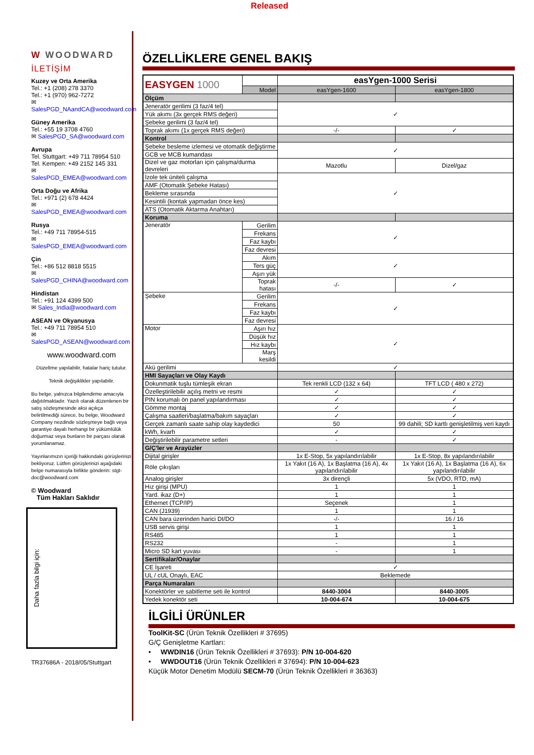Released
W WOODWARD
İLETİŞİM
Kuzey ve Orta Amerika
Tel.: +1 (208) 278 3370
Tel.: +1 (970) 962-7272
✉ SalesPGD_NAandCA@woodward.com
Güney Amerika
Tel.: +55 19 3708 4760
✉ SalesPGD_SA@woodward.com
Avrupa
Tel. Stuttgart: +49 711 78954 510
Tel. Kempen: +49 2152 145 331
✉ SalesPGD_EMEA@woodward.com
Orta Doğu ve Afrika
Tel.: +971 (2) 678 4424
✉ SalesPGD_EMEA@woodward.com
Rusya
Tel.: +49 711 78954-515
✉ SalesPGD_EMEA@woodward.com
Çin
Tel.: +86 512 8818 5515
✉ SalesPGD_CHINA@woodward.com
Hindistan
Tel.: +91 124 4399 500
✉ Sales_India@woodward.com
ASEAN ve Okyanusya
Tel.: +49 711 78954 510
✉ SalesPGD_ASEAN@woodward.com
www.woodward.com
Düzeltme yapılabilir, hatalar hariç tutulur.
Teknik değişiklikler yapılabilir.
Bu belge, yalnızca bilgilendirme amacıyla dağıtılmaktadır. Yazılı olarak düzenlenen bir satış sözleşmesinde aksi açıkça belirtilmediği sürece, bu belge, Woodward Company nezdinde sözleşmeye bağlı veya garantiye dayalı herhangi bir yükümlülük doğurmaz veya bunların bir parçası olarak yorumlanamaz.
Yayınlarımızın içeriği hakkındaki görüşlerinizi bekliyoruz. Lütfen görüşlerinizi aşağıdaki belge numarasıyla birlikte gönderin: stgt-doc@woodward.com
© Woodward
Tüm Hakları Saklıdır
Daha fazla bilgi için:
TR37686A - 2018/05/Stuttgart
ÖZELLİKLERE GENEL BAKIŞ
| EASYGEN 1000 | | easYgen-1000 Serisi | |
| | Model | easYgen-1600 | easYgen-1800 |
| Ölçüm | | | |
| Jeneratör gerilimi (3 faz/4 tel) | | ✓ | |
| Yük akımı (3x gerçek RMS değeri) | | | |
| Şebeke gerilimi (3 faz/4 tel) | | | |
| Toprak akımı (1x gerçek RMS değeri) | | -/- | ✓ |
| Kontrol | | | |
| Şebeke besleme izlemesi ve otomatik değiştirme | | ✓ | |
| GCB ve MCB kumandası | | | |
| Dizel ve gaz motorları için çalışma/durma devreleri | | Mazotlu | Dizel/gaz |
| İzole tek üniteli çalışma | | ✓ | |
| AMF (Otomatik Şebeke Hatası) | | | |
| Bekleme sırasında | | | |
| Kesintili (kontak yapmadan önce kes) | | | |
| ATS (Otomatik Aktarma Anahtarı) | | | |
| Koruma | | | |
| Jeneratör | Gerilim | ✓ | |
| | Frekans | | |
| | Faz kaybı | | |
| | Faz devresi | | |
| | Akım | ✓ | |
| | Ters güç | | |
| | Aşırı yük | | |
| | Toprak hatası | -/- | ✓ |
| Şebeke | Gerilim | ✓ | |
| | Frekans | | |
| | Faz kaybı | | |
| | Faz devresi | | |
| Motor | Aşırı hız | ✓ | |
| | Düşük hız | | |
| | Hız kaybı | | |
| | Marş kesildi | | |
| Akü gerilimi | | ✓ | |
| HMI Sayaçları ve Olay Kaydı | | | |
| Dokunmatik tuşlu tümleşik ekran | | Tek renkli LCD (132 x 64) | TFT LCD ( 480 x 272) |
| Özelleştirilebilir açılış metni ve resmi | | ✓ | ✓ |
| PIN korumalı ön panel yapılandırması | | ✓ | ✓ |
| Gömme montaj | | ✓ | ✓ |
| Çalışma saatleri/başlatma/bakım sayaçları | | ✓ | ✓ |
| Gerçek zamanlı saate sahip olay kaydedici | | 50 | 99 dahili; SD kartlı genişletilmiş veri kaydı |
| kWh, kvarh | | ✓ | ✓ |
| Değiştirilebilir parametre setleri | | - | ✓ |
| G/Ç'ler ve Arayüzler | | | |
| Dijital girişler | | 1x E-Stop, 5x yapılandırılabilir | 1x E-Stop, 8x yapılandırılabilir |
| Röle çıkışları | | 1x Yakıt (16 A), 1x Başlatma (16 A), 4x yapılandırılabilir | 1x Yakıt (16 A), 1x Başlatma (16 A), 6x yapılandırılabilir |
| Analog girişler | | 3x dirençli | 5x (VDO, RTD, mA) |
| Hız girişi (MPU) | | 1 | 1 |
| Yard. ikaz (D+) | | 1 | 1 |
| Ethernet (TCP/IP) | | Seçenek | 1 |
| CAN (J1939) | | 1 | 1 |
| CAN bara üzerinden harici DI/DO | | -/- | 16 / 16 |
| USB servis girişi | | 1 | 1 |
| RS485 | | 1 | 1 |
| RS232 | | - | 1 |
| Micro SD kart yuvası | | - | 1 |
| Sertifikalar/Onaylar | | | |
| CE İşareti | | ✓ | |
| UL / cUL Onaylı, EAC | | Beklemede | |
| Parça Numaraları | | | |
| Konektörler ve sabitleme seti ile kontrol | | 8440-3004 | 8440-3005 |
| Yedek konektör seti | | 10-004-674 | 10-004-675 |
İLGİLİ ÜRÜNLER
ToolKit-SC (Ürün Teknik Özellikleri # 37695)
G/Ç Genişletme Kartları:
• WWDIN16 (Ürün Teknik Özellikleri # 37693): P/N 10-004-620
• WWDOUT16 (Ürün Teknik Özellikleri # 37694): P/N 10-004-623
Küçük Motor Denetim Modülü SECM-70 (Ürün Teknik Özellikleri # 36363)